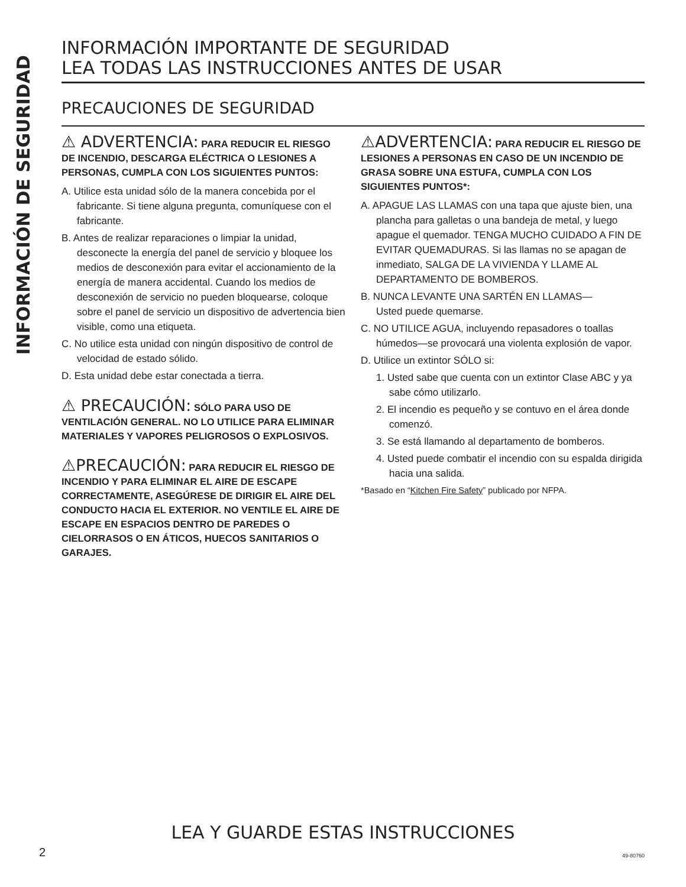INFORMACIÓN DE SEGURIDAD
INFORMACIÓN IMPORTANTE DE SEGURIDAD
LEA TODAS LAS INSTRUCCIONES ANTES DE USAR
PRECAUCIONES DE SEGURIDAD
⚠ ADVERTENCIA: PARA REDUCIR EL RIESGO DE INCENDIO, DESCARGA ELÉCTRICA O LESIONES A PERSONAS, CUMPLA CON LOS SIGUIENTES PUNTOS:
A. Utilice esta unidad sólo de la manera concebida por el fabricante. Si tiene alguna pregunta, comuníquese con el fabricante.
B. Antes de realizar reparaciones o limpiar la unidad, desconecte la energía del panel de servicio y bloquee los medios de desconexión para evitar el accionamiento de la energía de manera accidental. Cuando los medios de desconexión de servicio no pueden bloquearse, coloque sobre el panel de servicio un dispositivo de advertencia bien visible, como una etiqueta.
C. No utilice esta unidad con ningún dispositivo de control de velocidad de estado sólido.
D. Esta unidad debe estar conectada a tierra.
⚠ PRECAUCIÓN: SÓLO PARA USO DE VENTILACIÓN GENERAL. NO LO UTILICE PARA ELIMINAR MATERIALES Y VAPORES PELIGROSOS O EXPLOSIVOS.
⚠PRECAUCIÓN: PARA REDUCIR EL RIESGO DE INCENDIO Y PARA ELIMINAR EL AIRE DE ESCAPE CORRECTAMENTE, ASEGÚRESE DE DIRIGIR EL AIRE DEL CONDUCTO HACIA EL EXTERIOR. NO VENTILE EL AIRE DE ESCAPE EN ESPACIOS DENTRO DE PAREDES O CIELORRASOS O EN ÁTICOS, HUECOS SANITARIOS O GARAJES.
⚠ADVERTENCIA: PARA REDUCIR EL RIESGO DE LESIONES A PERSONAS EN CASO DE UN INCENDIO DE GRASA SOBRE UNA ESTUFA, CUMPLA CON LOS SIGUIENTES PUNTOS*:
A. APAGUE LAS LLAMAS con una tapa que ajuste bien, una plancha para galletas o una bandeja de metal, y luego apague el quemador. TENGA MUCHO CUIDADO A FIN DE EVITAR QUEMADURAS. Si las llamas no se apagan de inmediato, SALGA DE LA VIVIENDA Y LLAME AL DEPARTAMENTO DE BOMBEROS.
B. NUNCA LEVANTE UNA SARTÉN EN LLAMAS—
Usted puede quemarse.
C. NO UTILICE AGUA, incluyendo repasadores o toallas húmedos—se provocará una violenta explosión de vapor.
D. Utilice un extintor SÓLO si:
1. Usted sabe que cuenta con un extintor Clase ABC y ya sabe cómo utilizarlo.
2. El incendio es pequeño y se contuvo en el área donde comenzó.
3. Se está llamando al departamento de bomberos.
4. Usted puede combatir el incendio con su espalda dirigida hacia una salida.
*Basado en “Kitchen Fire Safety” publicado por NFPA.
LEA Y GUARDE ESTAS INSTRUCCIONES
2 49-80760